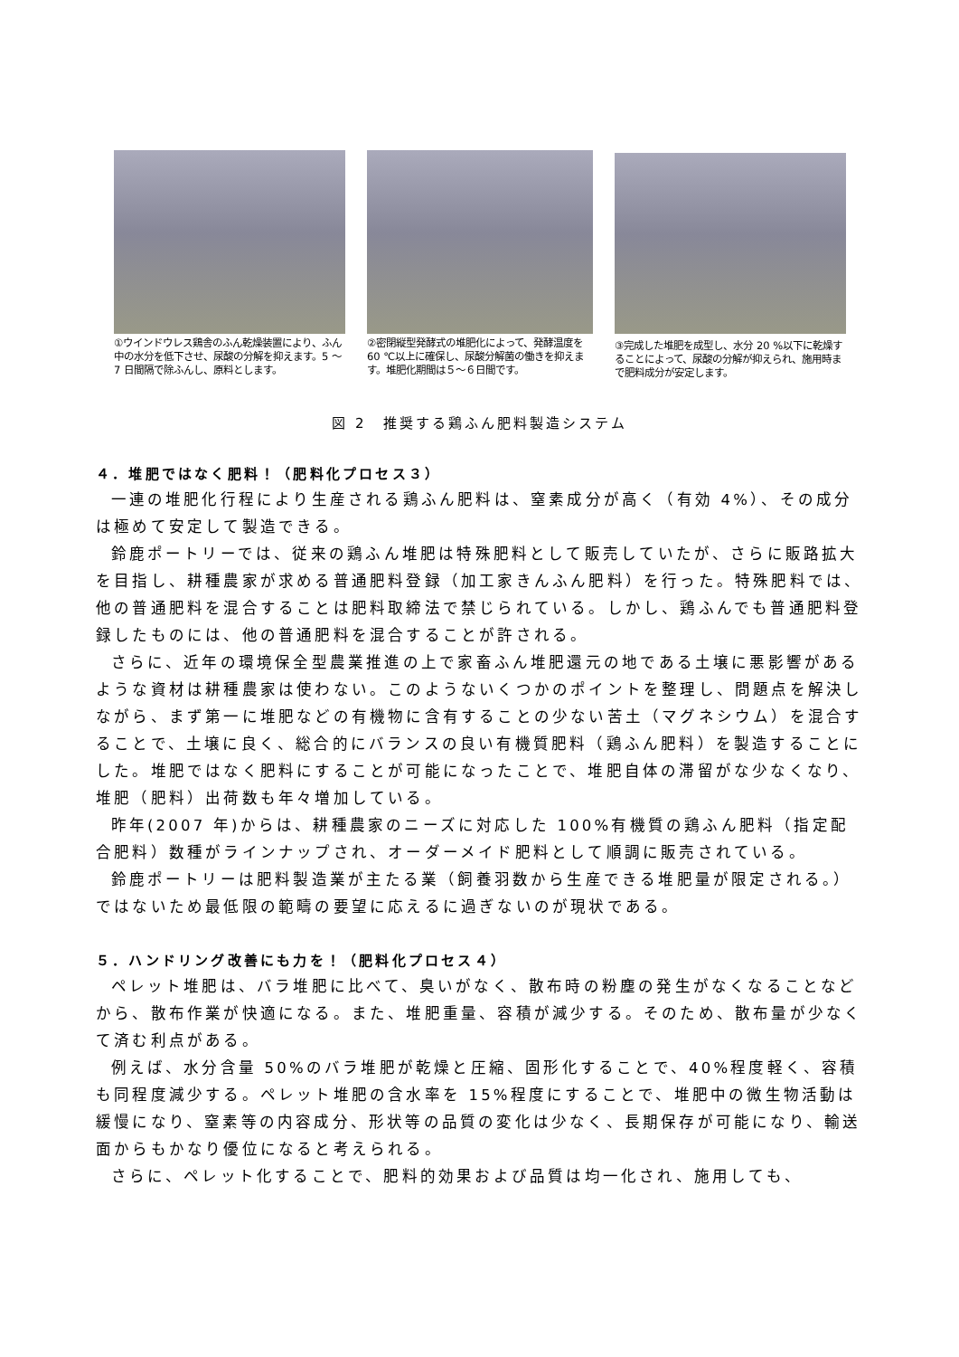①ウインドウレス鶏舎のふん乾燥装置により、ふん中の水分を低下させ、尿酸の分解を抑えます。5 ～ 7 日間隔で除ふんし、原料とします。
②密閉縦型発酵式の堆肥化によって、発酵温度を 60 ℃以上に確保し、尿酸分解菌の働きを抑えます。堆肥化期間は５～６日間です。
③完成した堆肥を成型し、水分 20 %以下に乾燥することによって、尿酸の分解が抑えられ、施用時まで肥料成分が安定します。
図 2　推奨する鶏ふん肥料製造システム
４．堆肥ではなく肥料！（肥料化プロセス３）
一連の堆肥化行程により生産される鶏ふん肥料は、窒素成分が高く（有効 4%）、その成分は極めて安定して製造できる。
鈴鹿ポートリーでは、従来の鶏ふん堆肥は特殊肥料として販売していたが、さらに販路拡大を目指し、耕種農家が求める普通肥料登録（加工家きんふん肥料）を行った。特殊肥料では、他の普通肥料を混合することは肥料取締法で禁じられている。しかし、鶏ふんでも普通肥料登録したものには、他の普通肥料を混合することが許される。
さらに、近年の環境保全型農業推進の上で家畜ふん堆肥還元の地である土壌に悪影響があるような資材は耕種農家は使わない。このようないくつかのポイントを整理し、問題点を解決しながら、まず第一に堆肥などの有機物に含有することの少ない苦土（マグネシウム）を混合することで、土壌に良く、総合的にバランスの良い有機質肥料（鶏ふん肥料）を製造することにした。堆肥ではなく肥料にすることが可能になったことで、堆肥自体の滞留がな少なくなり、堆肥（肥料）出荷数も年々増加している。
昨年(2007 年)からは、耕種農家のニーズに対応した 100%有機質の鶏ふん肥料（指定配合肥料）数種がラインナップされ、オーダーメイド肥料として順調に販売されている。
鈴鹿ポートリーは肥料製造業が主たる業（飼養羽数から生産できる堆肥量が限定される。）ではないため最低限の範疇の要望に応えるに過ぎないのが現状である。
５．ハンドリング改善にも力を！（肥料化プロセス４）
ペレット堆肥は、バラ堆肥に比べて、臭いがなく、散布時の粉塵の発生がなくなることなどから、散布作業が快適になる。また、堆肥重量、容積が減少する。そのため、散布量が少なくて済む利点がある。
例えば、水分含量 50%のバラ堆肥が乾燥と圧縮、固形化することで、40%程度軽く、容積も同程度減少する。ペレット堆肥の含水率を 15%程度にすることで、堆肥中の微生物活動は緩慢になり、窒素等の内容成分、形状等の品質の変化は少なく、長期保存が可能になり、輸送面からもかなり優位になると考えられる。
さらに、ペレット化することで、肥料的効果および品質は均一化され、施用しても、